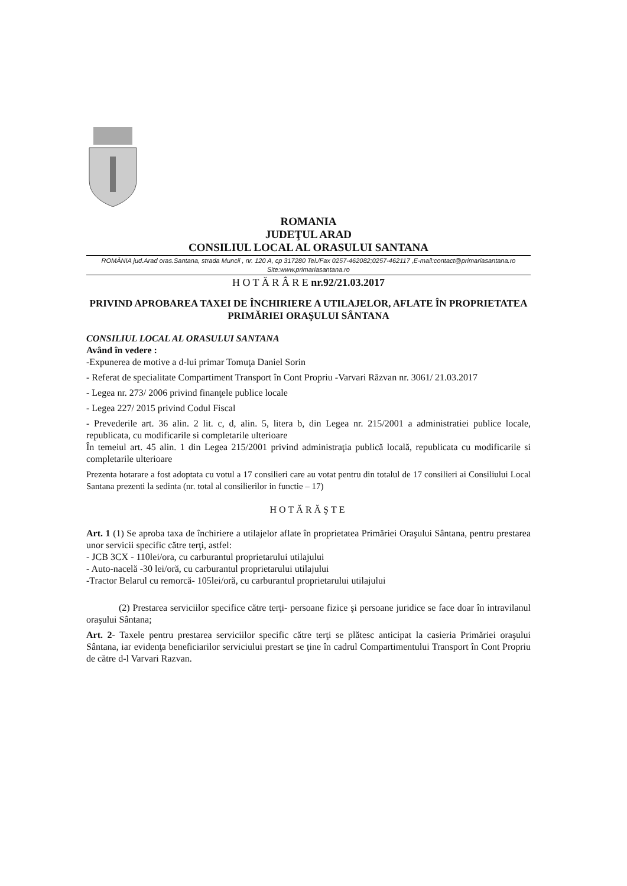ROMANIA
JUDEŢUL ARAD
CONSILIUL LOCAL AL ORASULUI SANTANA
ROMÂNIA jud.Arad oras.Santana, strada Muncii , nr. 120 A, cp 317280 Tel./Fax 0257-462082;0257-462117 ,E-mail:contact@primariasantana.ro Site:www.primariasantana.ro
H O T Ă R Â R E nr.92/21.03.2017
PRIVIND APROBAREA TAXEI DE ÎNCHIRIERE A UTILAJELOR, AFLATE ÎN PROPRIETATEA PRIMĂRIEI ORAŞULUI SÂNTANA
CONSILIUL LOCAL AL ORASULUI SANTANA
Având în vedere :
-Expunerea de motive a d-lui primar Tomuţa Daniel Sorin
- Referat de specialitate Compartiment Transport în Cont Propriu -Varvari Răzvan nr. 3061/ 21.03.2017
- Legea nr. 273/ 2006 privind finanţele publice locale
- Legea 227/ 2015 privind Codul Fiscal
- Prevederile art. 36 alin. 2 lit. c, d, alin. 5, litera b, din Legea nr. 215/2001 a administratiei publice locale, republicata, cu modificarile si completarile ulterioare
În temeiul art. 45 alin. 1 din Legea 215/2001 privind administraţia publică locală, republicata cu modificarile si completarile ulterioare
Prezenta hotarare a fost adoptata cu votul a 17 consilieri care au votat pentru din totalul de 17 consilieri ai Consiliului Local Santana prezenti la sedinta (nr. total al consilierilor in functie – 17)
HOTĂRĂŞTE
Art. 1 (1) Se aproba taxa de închiriere a utilajelor aflate în proprietatea Primăriei Oraşului Sântana, pentru prestarea unor servicii specific către terţi, astfel:
- JCB 3CX - 110lei/ora, cu carburantul proprietarului utilajului
- Auto-nacelă -30 lei/oră, cu carburantul proprietarului utilajului
-Tractor Belarul cu remorcă- 105lei/oră, cu carburantul proprietarului utilajului
(2) Prestarea serviciilor specifice către terţi- persoane fizice şi persoane juridice se face doar în intravilanul oraşului Sântana;
Art. 2- Taxele pentru prestarea serviciilor specific către terţi se plătesc anticipat la casieria Primăriei oraşului Sântana, iar evidenţa beneficiarilor serviciului prestart se ţine în cadrul Compartimentului Transport în Cont Propriu de către d-l Varvari Razvan.